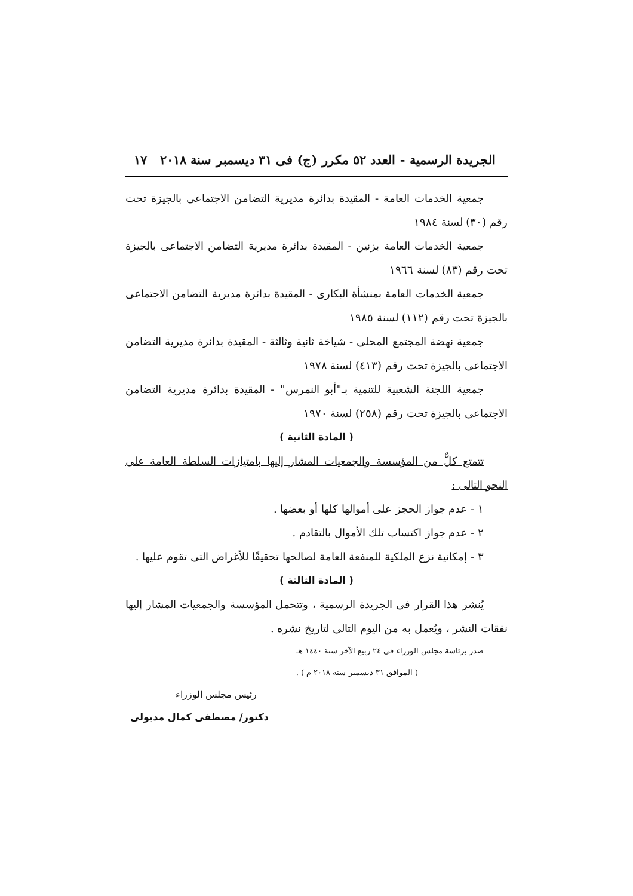الجريدة الرسمية - العدد ٥٢ مكرر (ج) فى ٣١ ديسمبر سنة ٢٠١٨ ١٧
جمعية الخدمات العامة - المقيدة بدائرة مديرية التضامن الاجتماعى بالجيزة تحت رقم (٣٠) لسنة ١٩٨٤
جمعية الخدمات العامة بزنين - المقيدة بدائرة مديرية التضامن الاجتماعى بالجيزة تحت رقم (٨٣) لسنة ١٩٦٦
جمعية الخدمات العامة بمنشأة البكارى - المقيدة بدائرة مديرية التضامن الاجتماعى بالجيزة تحت رقم (١١٢) لسنة ١٩٨٥
جمعية نهضة المجتمع المحلى - شياخة ثانية وثالثة - المقيدة بدائرة مديرية التضامن الاجتماعى بالجيزة تحت رقم (٤١٣) لسنة ١٩٧٨
جمعية اللجنة الشعبية للتنمية بـ"أبو النمرس" - المقيدة بدائرة مديرية التضامن الاجتماعى بالجيزة تحت رقم (٢٥٨) لسنة ١٩٧٠
( المادة الثانية )
تتمتع كلٌّ من المؤسسة والجمعيات المشار إليها بامتيازات السلطة العامة على النحو التالى :
١ - عدم جواز الحجز على أموالها كلها أو بعضها .
٢ - عدم جواز اكتساب تلك الأموال بالتقادم .
٣ - إمكانية نزع الملكية للمنفعة العامة لصالحها تحقيقًا للأغراض التى تقوم عليها .
( المادة الثالثة )
يُنشر هذا القرار فى الجريدة الرسمية ، وتتحمل المؤسسة والجمعيات المشار إليها نفقات النشر ، ويُعمل به من اليوم التالى لتاريخ نشره .
صدر برئاسة مجلس الوزراء فى ٢٤ ربيع الآخر سنة ١٤٤٠ هـ
( الموافق ٣١ ديسمبر سنة ٢٠١٨ م ) .
رئيس مجلس الوزراء
دكتور/ مصطفى كمال مدبولى